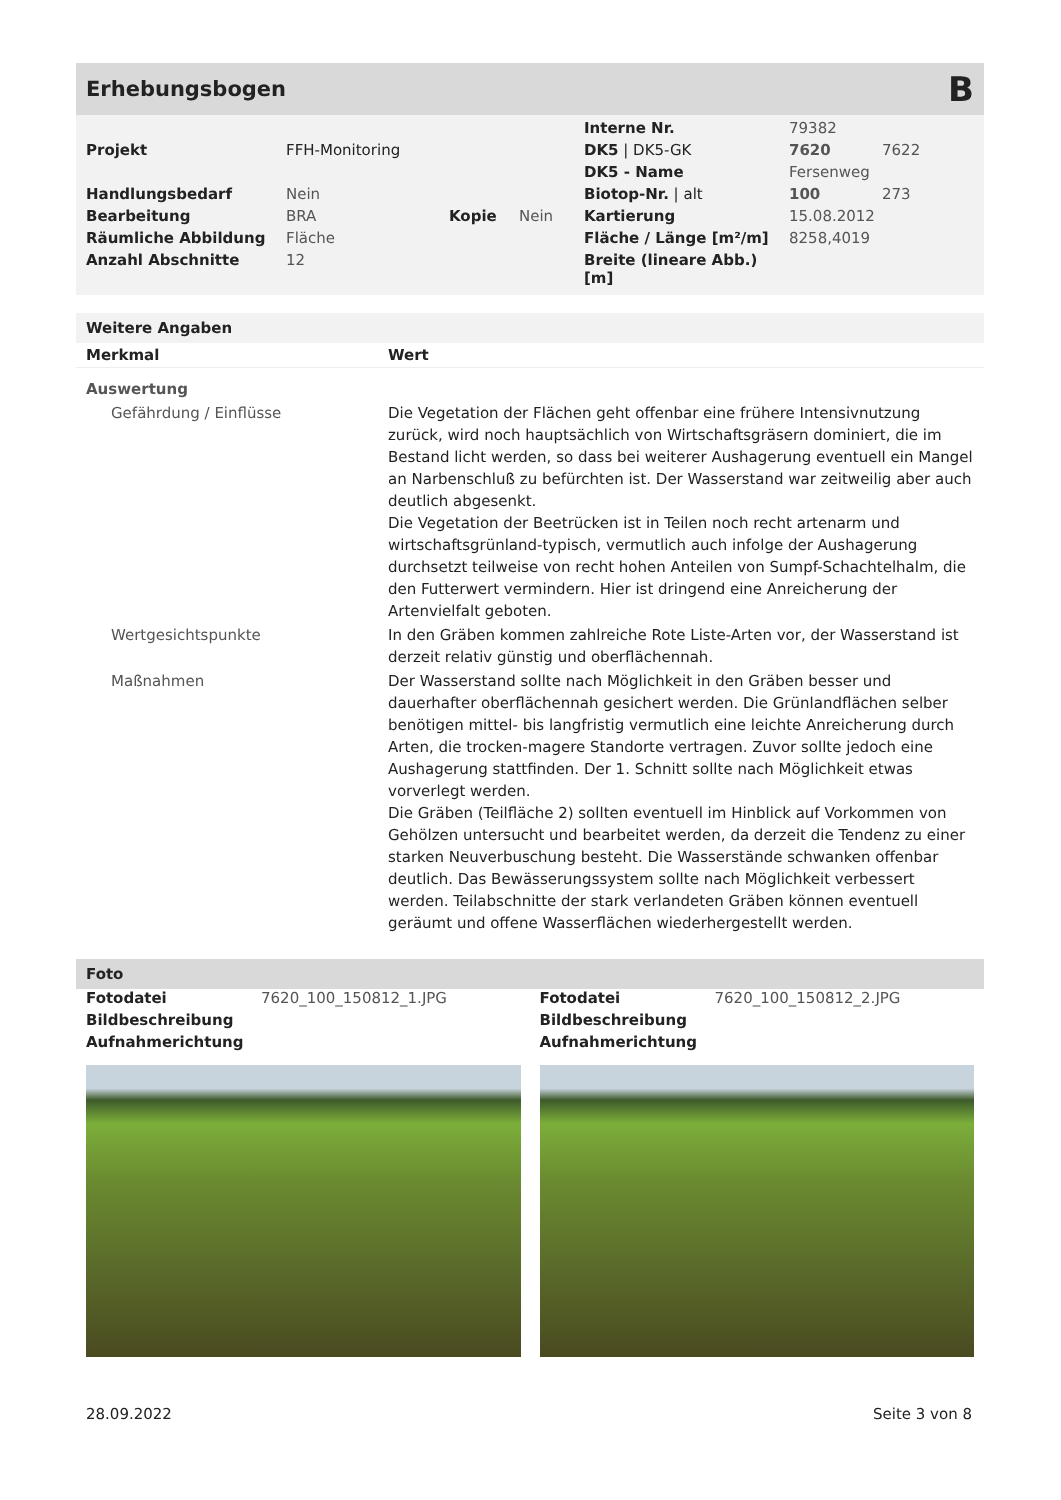Erhebungsbogen B
| | | | | Interne Nr. | 79382 | |
| Projekt | FFH-Monitoring | | | DK5 / DK5-GK | 7620 | 7622 |
| | | | | DK5 - Name | Fersenweg | |
| Handlungsbedarf | Nein | | | Biotop-Nr. / alt | 100 | 273 |
| Bearbeitung | BRA | Kopie | Nein | Kartierung | 15.08.2012 | |
| Räumliche Abbildung | Fläche | | | Fläche / Länge [m²/m] | 8258,4019 | |
| Anzahl Abschnitte | 12 | | | Breite (lineare Abb.) [m] | | |
Weitere Angaben
| Merkmal | Wert |
| Auswertung | |
| Gefährdung / Einflüsse | Die Vegetation der Flächen geht offenbar eine frühere Intensivnutzung zurück, wird noch hauptsächlich von Wirtschaftsgräsern dominiert, die im Bestand licht werden, so dass bei weiterer Aushagerung eventuell ein Mangel an Narbenschluß zu befürchten ist. Der Wasserstand war zeitweilig aber auch deutlich abgesenkt. Die Vegetation der Beetrücken ist in Teilen noch recht artenarm und wirtschaftsgrünland-typisch, vermutlich auch infolge der Aushagerung durchsetzt teilweise von recht hohen Anteilen von Sumpf-Schachtelhalm, die den Futterwert vermindern. Hier ist dringend eine Anreicherung der Artenvielfalt geboten. |
| Wertgesichtspunkte | In den Gräben kommen zahlreiche Rote Liste-Arten vor, der Wasserstand ist derzeit relativ günstig und oberflächennah. |
| Maßnahmen | Der Wasserstand sollte nach Möglichkeit in den Gräben besser und dauerhafter oberflächennah gesichert werden. Die Grünlandflächen selber benötigen mittel- bis langfristig vermutlich eine leichte Anreicherung durch Arten, die trocken-magere Standorte vertragen. Zuvor sollte jedoch eine Aushagerung stattfinden. Der 1. Schnitt sollte nach Möglichkeit etwas vorverlegt werden. Die Gräben (Teilfläche 2) sollten eventuell im Hinblick auf Vorkommen von Gehölzen untersucht und bearbeitet werden, da derzeit die Tendenz zu einer starken Neuverbuschung besteht. Die Wasserstände schwanken offenbar deutlich. Das Bewässerungssystem sollte nach Möglichkeit verbessert werden. Teilabschnitte der stark verlandeten Gräben können eventuell geräumt und offene Wasserflächen wiederhergestellt werden. |
Foto
| Fotodatei | 7620_100_150812_1.JPG |
| Bildbeschreibung | |
| Aufnahmerichtung | |
| Fotodatei | 7620_100_150812_2.JPG |
| Bildbeschreibung | |
| Aufnahmerichtung | |
28.09.2022 Seite 3 von 8